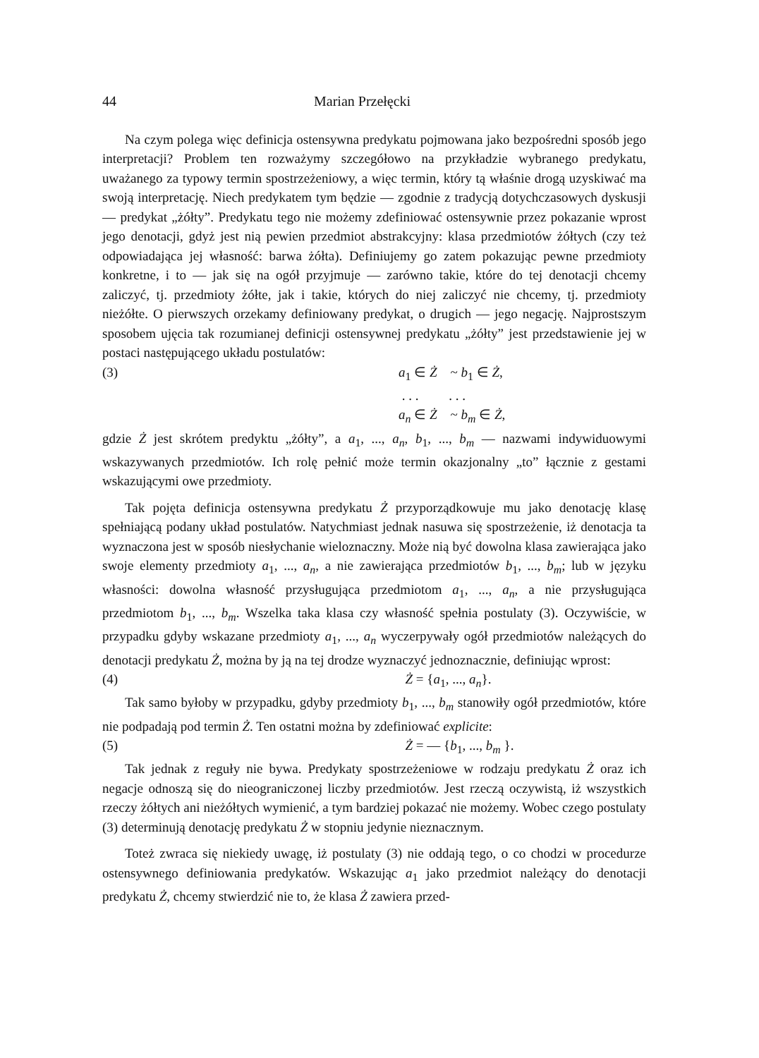44 Marian Przełęcki
Na czym polega więc definicja ostensywna predykatu pojmowana jako bezpośredni sposób jego interpretacji? Problem ten rozważymy szczegółowo na przykładzie wybranego predykatu, uważanego za typowy termin spostrzeżeniowy, a więc termin, który tą właśnie drogą uzyskiwać ma swoją interpretację. Niech predykatem tym będzie — zgodnie z tradycją dotychczasowych dyskusji — predykat „żółty”. Predykatu tego nie możemy zdefiniować ostensywnie przez pokazanie wprost jego denotacji, gdyż jest nią pewien przedmiot abstrakcyjny: klasa przedmiotów żółtych (czy też odpowiadająca jej własność: barwa żółta). Definiujemy go zatem pokazując pewne przedmioty konkretne, i to — jak się na ogół przyjmuje — zarówno takie, które do tej denotacji chcemy zaliczyć, tj. przedmioty żółte, jak i takie, których do niej zaliczyć nie chcemy, tj. przedmioty nieżółte. O pierwszych orzekamy definiowany predykat, o drugich — jego negację. Najprostszym sposobem ujęcia tak rozumianej definicji ostensywnej predykatu „żółty” jest przedstawienie jej w postaci następującego układu postulatów:
(3) a<sub>1</sub> ∈ Ż ~ b<sub>1</sub> ∈ Ż,
. . . . . .
a<sub>n</sub> ∈ Ż ~ b<sub>m</sub> ∈ Ż,
gdzie Ż jest skrótem predyktu „żółty”, a a<sub>1</sub>, ..., a<sub>n</sub>, b<sub>1</sub>, ..., b<sub>m</sub> — nazwami indywiduowymi wskazywanych przedmiotów. Ich rolę pełnić może termin okazjonalny „to” łącznie z gestami wskazującymi owe przedmioty.
Tak pojęta definicja ostensywna predykatu Ż przyporządkowuje mu jako denotację klasę spełniającą podany układ postulatów. Natychmiast jednak nasuwa się spostrzeżenie, iż denotacja ta wyznaczona jest w sposób niesłychanie wieloznaczny. Może nią być dowolna klasa zawierająca jako swoje elementy przedmioty a<sub>1</sub>, ..., a<sub>n</sub>, a nie zawierająca przedmiotów b<sub>1</sub>, ..., b<sub>m</sub>; lub w języku własności: dowolna własność przysługująca przedmiotom a<sub>1</sub>, ..., a<sub>n</sub>, a nie przysługująca przedmiotom b<sub>1</sub>, ..., b<sub>m</sub>. Wszelka taka klasa czy własność spełnia postulaty (3). Oczywiście, w przypadku gdyby wskazane przedmioty a<sub>1</sub>, ..., a<sub>n</sub> wyczerpywały ogół przedmiotów należących do denotacji predykatu Ż, można by ją na tej drodze wyznaczyć jednoznacznie, definiując wprost:
(4) Ż = {a<sub>1</sub>, ..., a<sub>n</sub>}.
Tak samo byłoby w przypadku, gdyby przedmioty b<sub>1</sub>, ..., b<sub>m</sub> stanowiły ogół przedmiotów, które nie podpadają pod termin Ż. Ten ostatni można by zdefiniować explicite:
(5) Ż = — {b<sub>1</sub>, ..., b<sub>m</sub> }.
Tak jednak z reguły nie bywa. Predykaty spostrzeżeniowe w rodzaju predykatu Ż oraz ich negacje odnoszą się do nieograniczonej liczby przedmiotów. Jest rzeczą oczywistą, iż wszystkich rzeczy żółtych ani nieżółtych wymienić, a tym bardziej pokazać nie możemy. Wobec czego postulaty (3) determinują denotację predykatu Ż w stopniu jedynie nieznacznym.
Toteż zwraca się niekiedy uwagę, iż postulaty (3) nie oddają tego, o co chodzi w procedurze ostensywnego definiowania predykatów. Wskazując a<sub>1</sub> jako przedmiot należący do denotacji predykatu Ż, chcemy stwierdzić nie to, że klasa Ż zawiera przed-